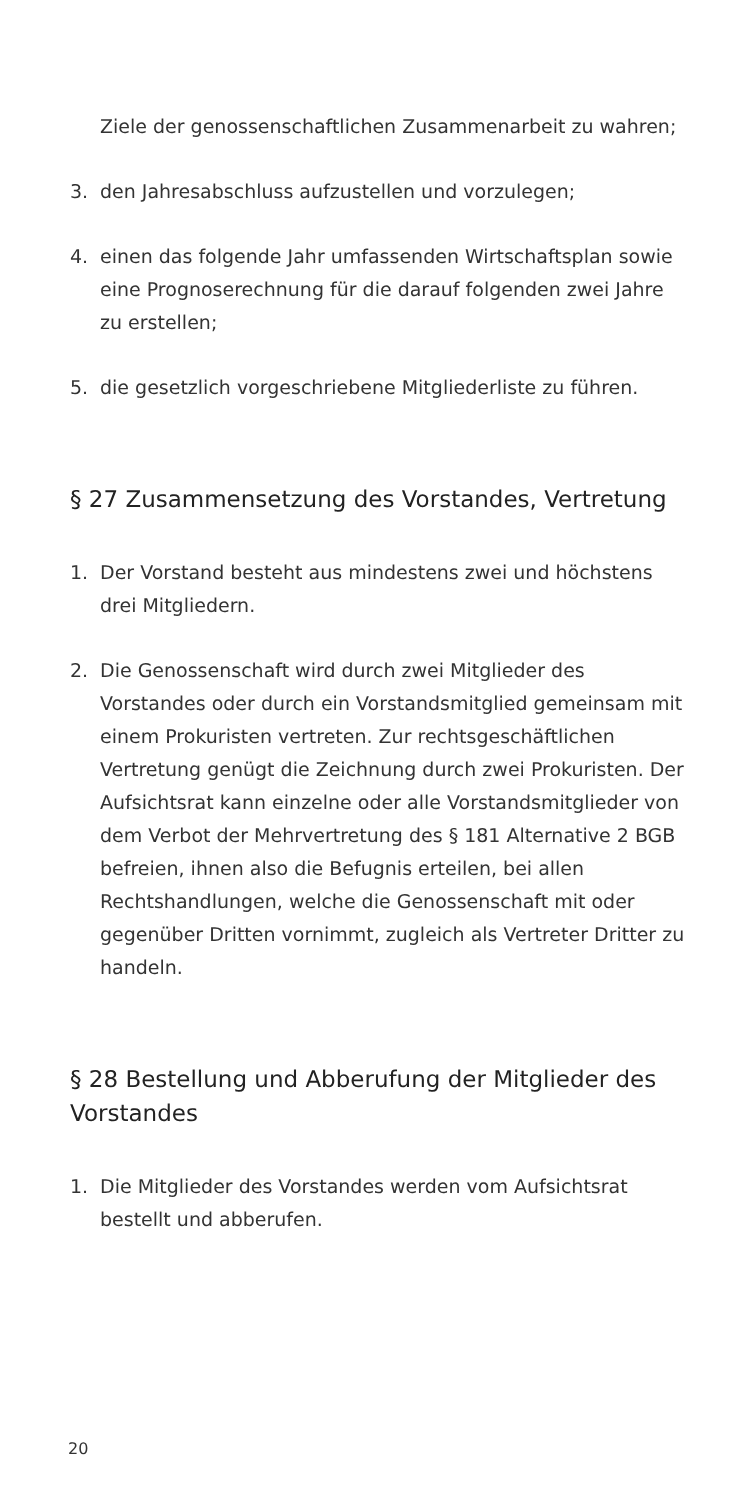Ziele der genossenschaftlichen Zusammenarbeit zu wahren;
3. den Jahresabschluss aufzustellen und vorzulegen;
4. einen das folgende Jahr umfassenden Wirtschafts­plan sowie eine Prognoserechnung für die darauf folgenden zwei Jahre zu erstellen;
5. die gesetzlich vorgeschriebene Mitgliederliste zu führen.
§ 27 Zusammensetzung des Vorstandes, Vertretung
1. Der Vorstand besteht aus mindestens zwei und höchstens drei Mitgliedern.
2. Die Genossenschaft wird durch zwei Mitglieder des Vorstandes oder durch ein Vorstandsmitglied ge­meinsam mit einem Prokuristen vertreten. Zur rechtsgeschäftlichen Vertretung genügt die Zeich­nung durch zwei Prokuristen. Der Aufsichtsrat kann einzelne oder alle Vorstandsmitglieder von dem Verbot der Mehrvertretung des § 181 Alternative 2 BGB befreien, ihnen also die Befugnis erteilen, bei allen Rechtshandlungen, welche die Genossenschaft mit oder gegenüber Dritten vornimmt, zugleich als Vertreter Dritter zu handeln.
§ 28 Bestellung und Abberufung der Mitglieder des Vorstandes
1. Die Mitglieder des Vorstandes werden vom Aufsichts­rat bestellt und abberufen.
20